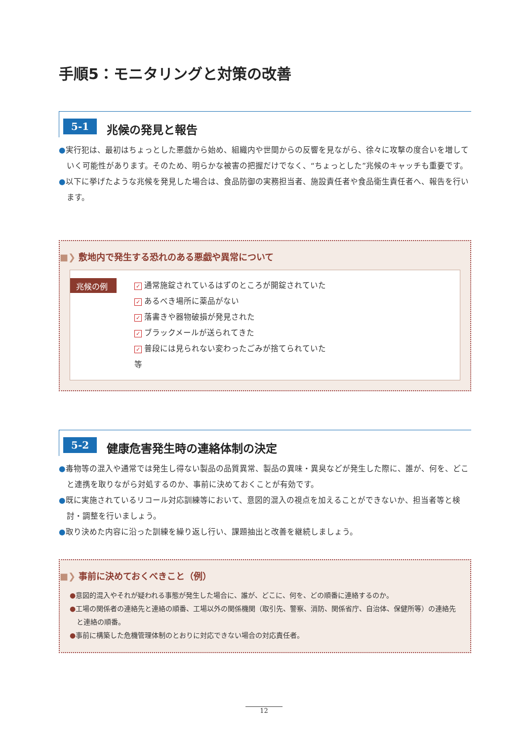手順5：モニタリングと対策の改善
5-1
兆候の発見と報告
●実行犯は、最初はちょっとした悪戯から始め、組織内や世間からの反響を見ながら、徐々に攻撃の度合いを増していく可能性があります。そのため、明らかな被害の把握だけでなく、“ちょっとした”兆候のキャッチも重要です。
●以下に挙げたような兆候を発見した場合は、食品防御の実務担当者、施設責任者や食品衛生責任者へ、報告を行います。
■❯ 敷地内で発生する恐れのある悪戯や異常について
兆候の例
✓ 通常施錠されているはずのところが開錠されていた
✓ あるべき場所に薬品がない
✓ 落書きや器物破損が発見された
✓ ブラックメールが送られてきた
✓ 普段には見られない変わったごみが捨てられていた
等
5-2
健康危害発生時の連絡体制の決定
●毒物等の混入や通常では発生し得ない製品の品質異常、製品の異味・異臭などが発生した際に、誰が、何を、どこと連携を取りながら対処するのか、事前に決めておくことが有効です。
●既に実施されているリコール対応訓練等において、意図的混入の視点を加えることができないか、担当者等と検討・調整を行いましょう。
●取り決めた内容に沿った訓練を繰り返し行い、課題抽出と改善を継続しましょう。
■❯ 事前に決めておくべきこと（例）
●意図的混入やそれが疑われる事態が発生した場合に、誰が、どこに、何を、どの順番に連絡するのか。
●工場の関係者の連絡先と連絡の順番、工場以外の関係機関（取引先、警察、消防、関係省庁、自治体、保健所等）の連絡先と連絡の順番。
●事前に構築した危機管理体制のとおりに対応できない場合の対応責任者。
12